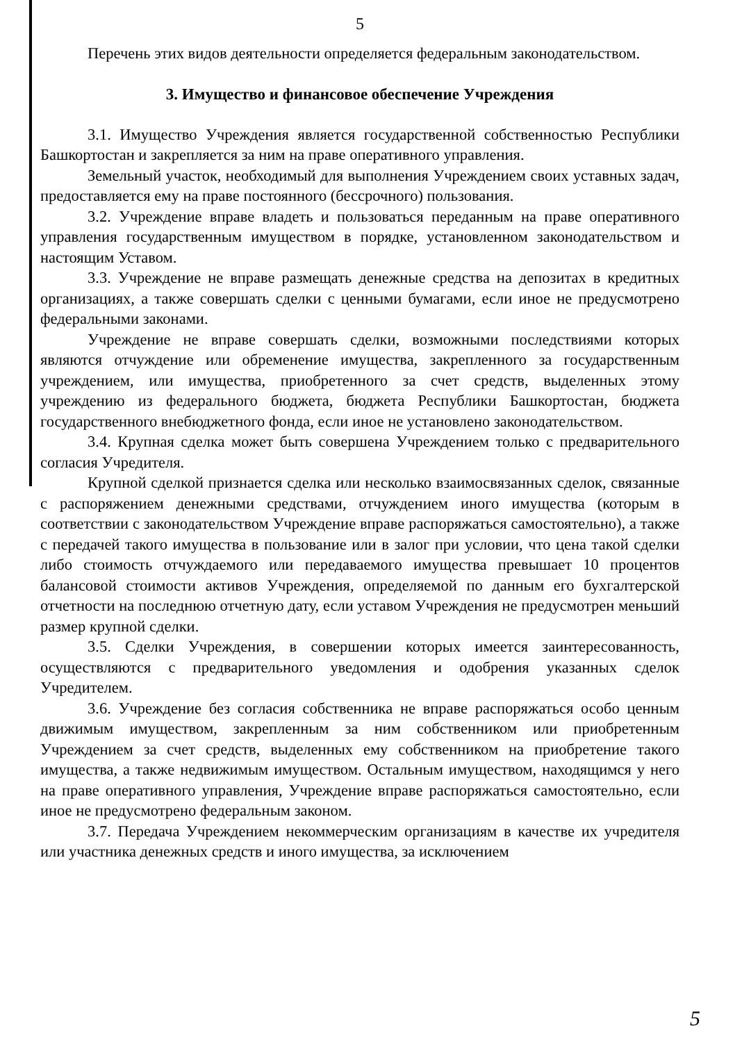5
Перечень этих видов деятельности определяется федеральным законодательством.
3. Имущество и финансовое обеспечение Учреждения
3.1. Имущество Учреждения является государственной собственностью Республики Башкортостан и закрепляется за ним на праве оперативного управления.
Земельный участок, необходимый для выполнения Учреждением своих уставных задач, предоставляется ему на праве постоянного (бессрочного) пользования.
3.2. Учреждение вправе владеть и пользоваться переданным на праве оперативного управления государственным имуществом в порядке, установленном законодательством и настоящим Уставом.
3.3. Учреждение не вправе размещать денежные средства на депозитах в кредитных организациях, а также совершать сделки с ценными бумагами, если иное не предусмотрено федеральными законами.
Учреждение не вправе совершать сделки, возможными последствиями которых являются отчуждение или обременение имущества, закрепленного за государственным учреждением, или имущества, приобретенного за счет средств, выделенных этому учреждению из федерального бюджета, бюджета Республики Башкортостан, бюджета государственного внебюджетного фонда, если иное не установлено законодательством.
3.4. Крупная сделка может быть совершена Учреждением только с предварительного согласия Учредителя.
Крупной сделкой признается сделка или несколько взаимосвязанных сделок, связанные с распоряжением денежными средствами, отчуждением иного имущества (которым в соответствии с законодательством Учреждение вправе распоряжаться самостоятельно), а также с передачей такого имущества в пользование или в залог при условии, что цена такой сделки либо стоимость отчуждаемого или передаваемого имущества превышает 10 процентов балансовой стоимости активов Учреждения, определяемой по данным его бухгалтерской отчетности на последнюю отчетную дату, если уставом Учреждения не предусмотрен меньший размер крупной сделки.
3.5. Сделки Учреждения, в совершении которых имеется заинтересованность, осуществляются с предварительного уведомления и одобрения указанных сделок Учредителем.
3.6. Учреждение без согласия собственника не вправе распоряжаться особо ценным движимым имуществом, закрепленным за ним собственником или приобретенным Учреждением за счет средств, выделенных ему собственником на приобретение такого имущества, а также недвижимым имуществом. Остальным имуществом, находящимся у него на праве оперативного управления, Учреждение вправе распоряжаться самостоятельно, если иное не предусмотрено федеральным законом.
3.7. Передача Учреждением некоммерческим организациям в качестве их учредителя или участника денежных средств и иного имущества, за исключением
5